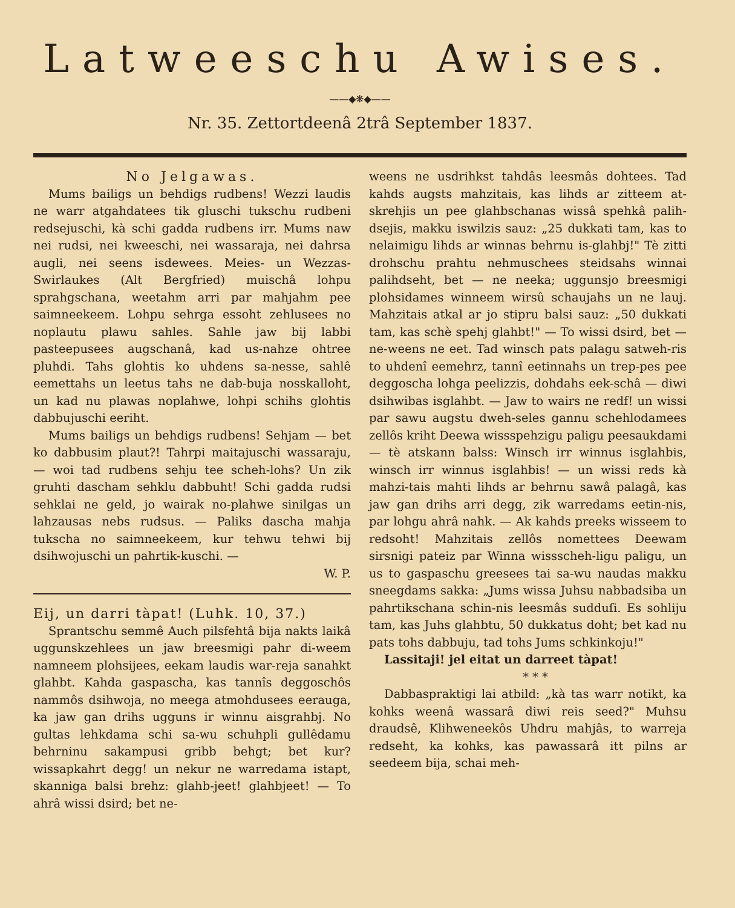Latweeschu Awises.
——◆❋◆——
Nr. 35. Zettortdeenâ 2trâ September 1837.
No Jelgawas.
Mums bailigs un behdigs rudbens! Wezzi laudis ne warr atgahdatees tik gluschi tukschu rudbeni redsejuschi, kà schi gadda rudbens irr. Mums naw nei rudsi, nei kweeschi, nei wassaraja, nei dahrsa augli, nei seens isdewees. Meies- un Wezzas-Swirlaukes (Alt Bergfried) muischâ lohpu sprahgschana, weetahm arri par mahjahm pee saimneekeem. Lohpu sehrga essoht zehlusees no noplautu plawu sahles. Sahle jaw bij labbi pasteepusees augschanâ, kad us-nahze ohtree pluhdi. Tahs glohtis ko uhdens sa-nesse, sahlê eemettahs un leetus tahs ne dab-buja nosskalloht, un kad nu plawas noplahwe, lohpi schihs glohtis dabbujuschi eeriht.
Mums bailigs un behdigs rudbens! Sehjam — bet ko dabbusim plaut?! Tahrpi maitajuschi wassaraju, — woi tad rudbens sehju tee scheh-lohs? Un zik gruhti dascham sehklu dabbuht! Schi gadda rudsi sehklai ne geld, jo wairak no-plahwe sinilgas un lahzausas nebs rudsus. — Paliks dascha mahja tukscha no saimneekeem, kur tehwu tehwi bij dsihwojuschi un pahrtik-kuschi. —
W. P.
Eij, un darri tàpat! (Luhk. 10, 37.)
Sprantschu semmê Auch pilsfehtâ bija nakts laikâ uggunskzehlees un jaw breesmigi pahr di-weem namneem plohsijees, eekam laudis war-reja sanahkt glahbt. Kahda gaspascha, kas tannîs deggoschôs nammôs dsihwoja, no meega atmohdusees eerauga, ka jaw gan drihs ugguns ir winnu aisgrahbj. No gultas lehkdama schi sa-wu schuhpli gullêdamu behrninu sakampusi gribb behgt; bet kur? wissapkahrt degg! un nekur ne warredama istapt, skanniga balsi brehz: glahb-jeet! glahbjeet! — To ahrâ wissi dsird; bet ne-
weens ne usdrihkst tahdâs leesmâs dohtees. Tad kahds augsts mahzitais, kas lihds ar zitteem at-skrehjis un pee glahbschanas wissâ spehkâ palih-dsejis, makku iswilzis sauz: „25 dukkati tam, kas to nelaimigu lihds ar winnas behrnu is-glahbj!" Tè zitti drohschu prahtu nehmuschees steidsahs winnai palihdseht, bet — ne neeka; uggunsjo breesmigi plohsidames winneem wirsû schaujahs un ne lauj. Mahzitais atkal ar jo stipru balsi sauz: „50 dukkati tam, kas schè spehj glahbt!" — To wissi dsird, bet — ne-weens ne eet. Tad winsch pats palagu satweh-ris to uhdenî eemehrz, tannî eetinnahs un trep-pes pee deggoscha lohga peelizzis, dohdahs eek-schâ — diwi dsihwibas isglahbt. — Jaw to wairs ne redf! un wissi par sawu augstu dweh-seles gannu schehlodamees zellôs kriht Deewa wissspehzigu paligu peesaukdami — tè atskann balss: Winsch irr winnus isglahbis, winsch irr winnus isglahbis! — un wissi reds kà mahzi-tais mahti lihds ar behrnu sawâ palagâ, kas jaw gan drihs arri degg, zik warredams eetin-nis, par lohgu ahrâ nahk. — Ak kahds preeks wisseem to redsoht! Mahzitais zellôs nomettees Deewam sirsnigi pateiz par Winna wissscheh-ligu paligu, un us to gaspaschu greesees tai sa-wu naudas makku sneegdams sakka: „Jums wissa Juhsu nabbadsiba un pahrtikschana schin-nis leesmâs sudduſi. Es sohliju tam, kas Juhs glahbtu, 50 dukkatus doht; bet kad nu pats tohs dabbuju, tad tohs Jums schkinkoju!"
Lassitaji! jel eitat un darreet tàpat!
* * *
Dabbaspraktigi lai atbild: „kà tas warr notikt, ka kohks weenâ wassarâ diwi reis seed?" Muhsu draudsê, Klihweneekôs Uhdru mahjâs, to warreja redseht, ka kohks, kas pawassarâ itt pilns ar seedeem bija, schai meh-